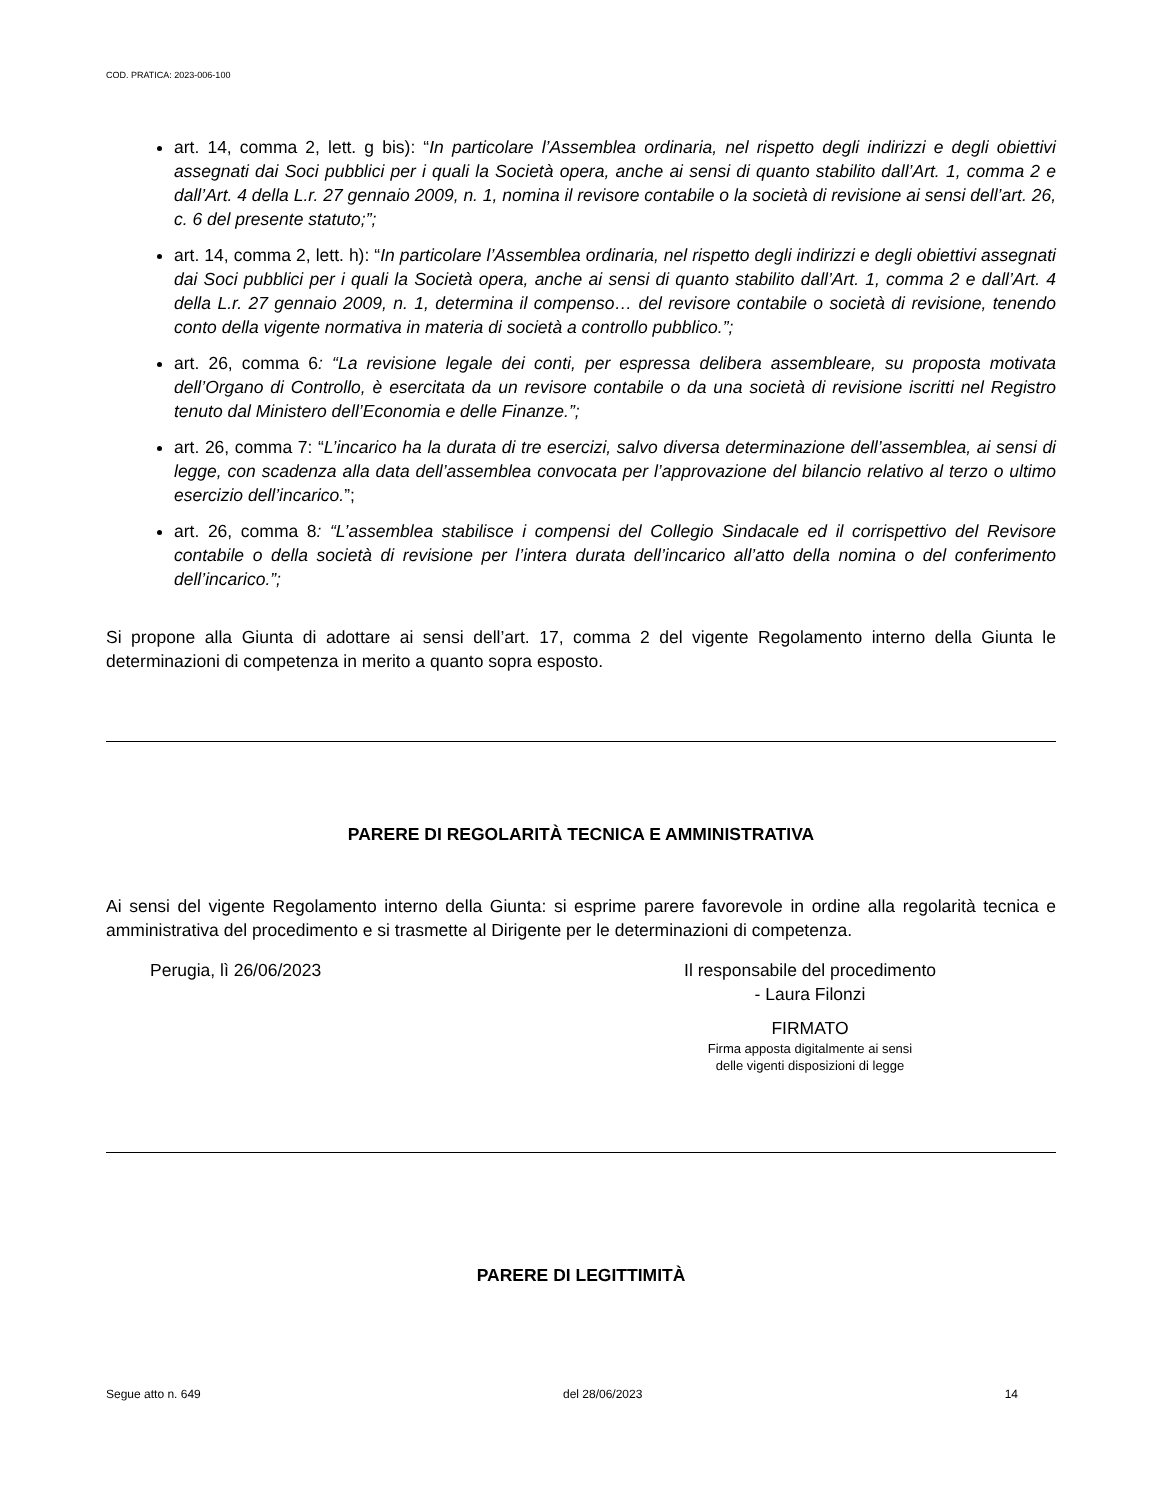COD. PRATICA: 2023-006-100
art. 14, comma 2, lett. g bis): “In particolare l’Assemblea ordinaria, nel rispetto degli indirizzi e degli obiettivi assegnati dai Soci pubblici per i quali la Società opera, anche ai sensi di quanto stabilito dall’Art. 1, comma 2 e dall’Art. 4 della L.r. 27 gennaio 2009, n. 1, nomina il revisore contabile o la società di revisione ai sensi dell’art. 26, c. 6 del presente statuto;”;
art. 14, comma 2, lett. h): “In particolare l’Assemblea ordinaria, nel rispetto degli indirizzi e degli obiettivi assegnati dai Soci pubblici per i quali la Società opera, anche ai sensi di quanto stabilito dall’Art. 1, comma 2 e dall’Art. 4 della L.r. 27 gennaio 2009, n. 1, determina il compenso… del revisore contabile o società di revisione, tenendo conto della vigente normativa in materia di società a controllo pubblico.”;
art. 26, comma 6: “La revisione legale dei conti, per espressa delibera assembleare, su proposta motivata dell’Organo di Controllo, è esercitata da un revisore contabile o da una società di revisione iscritti nel Registro tenuto dal Ministero dell’Economia e delle Finanze.”;
art. 26, comma 7: “L’incarico ha la durata di tre esercizi, salvo diversa determinazione dell’assemblea, ai sensi di legge, con scadenza alla data dell’assemblea convocata per l’approvazione del bilancio relativo al terzo o ultimo esercizio dell’incarico.”;
art. 26, comma 8: “L’assemblea stabilisce i compensi del Collegio Sindacale ed il corrispettivo del Revisore contabile o della società di revisione per l’intera durata dell’incarico all’atto della nomina o del conferimento dell’incarico.”;
Si propone alla Giunta di adottare ai sensi dell’art. 17, comma 2 del vigente Regolamento interno della Giunta le determinazioni di competenza in merito a quanto sopra esposto.
PARERE DI REGOLARITÀ TECNICA E AMMINISTRATIVA
Ai sensi del vigente Regolamento interno della Giunta: si esprime parere favorevole in ordine alla regolarità tecnica e amministrativa del procedimento e si trasmette al Dirigente per le determinazioni di competenza.
Perugia, lì 26/06/2023 Il responsabile del procedimento
- Laura Filonzi
FIRMATO
Firma apposta digitalmente ai sensi
delle vigenti disposizioni di legge
PARERE DI LEGITTIMITÀ
Segue atto n. 649 del 28/06/2023 14